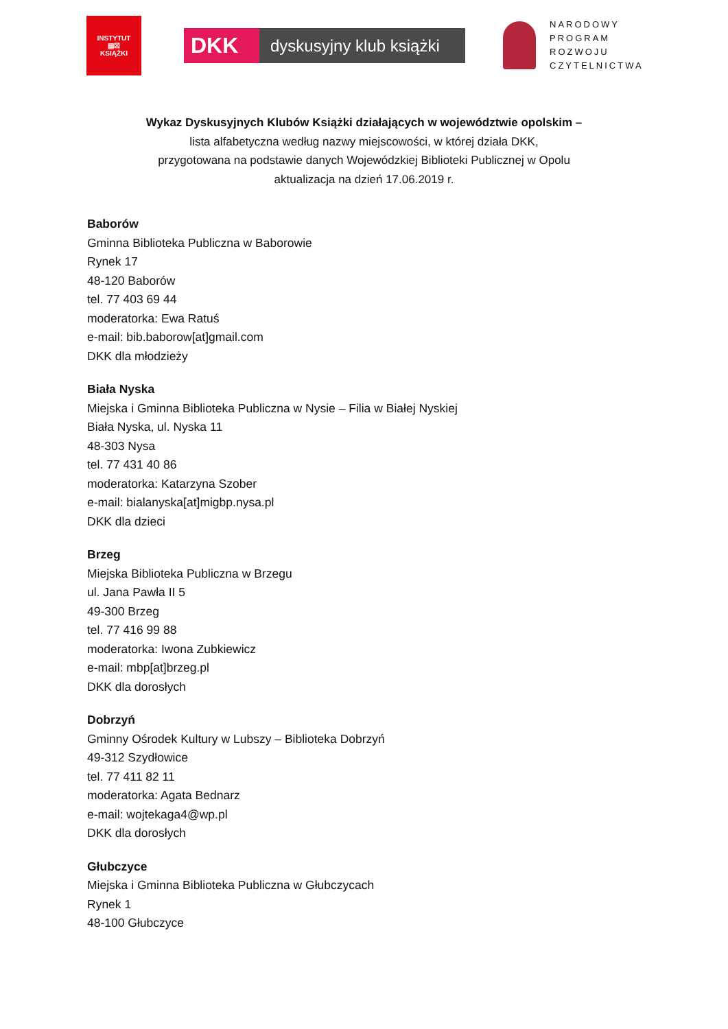INSTYTUT
▤☒
KSIĄŻKI
DKK
dyskusyjny klub książki
NARODOWY
PROGRAM
ROZWOJU
CZYTELNICTWA
Wykaz Dyskusyjnych Klubów Książki działających w województwie opolskim –
lista alfabetyczna według nazwy miejscowości, w której działa DKK,
przygotowana na podstawie danych Wojewódzkiej Biblioteki Publicznej w Opolu
aktualizacja na dzień 17.06.2019 r.
Baborów
Gminna Biblioteka Publiczna w Baborowie
Rynek 17
48-120 Baborów
tel. 77 403 69 44
moderatorka: Ewa Ratuś
e-mail: bib.baborow[at]gmail.com
DKK dla młodzieży
Biała Nyska
Miejska i Gminna Biblioteka Publiczna w Nysie – Filia w Białej Nyskiej
Biała Nyska, ul. Nyska 11
48-303 Nysa
tel. 77 431 40 86
moderatorka: Katarzyna Szober
e-mail: bialanyska[at]migbp.nysa.pl
DKK dla dzieci
Brzeg
Miejska Biblioteka Publiczna w Brzegu
ul. Jana Pawła II 5
49-300 Brzeg
tel. 77 416 99 88
moderatorka: Iwona Zubkiewicz
e-mail: mbp[at]brzeg.pl
DKK dla dorosłych
Dobrzyń
Gminny Ośrodek Kultury w Lubszy – Biblioteka Dobrzyń
49-312 Szydłowice
tel. 77 411 82 11
moderatorka: Agata Bednarz
e-mail: wojtekaga4@wp.pl
DKK dla dorosłych
Głubczyce
Miejska i Gminna Biblioteka Publiczna w Głubczycach
Rynek 1
48-100 Głubczyce